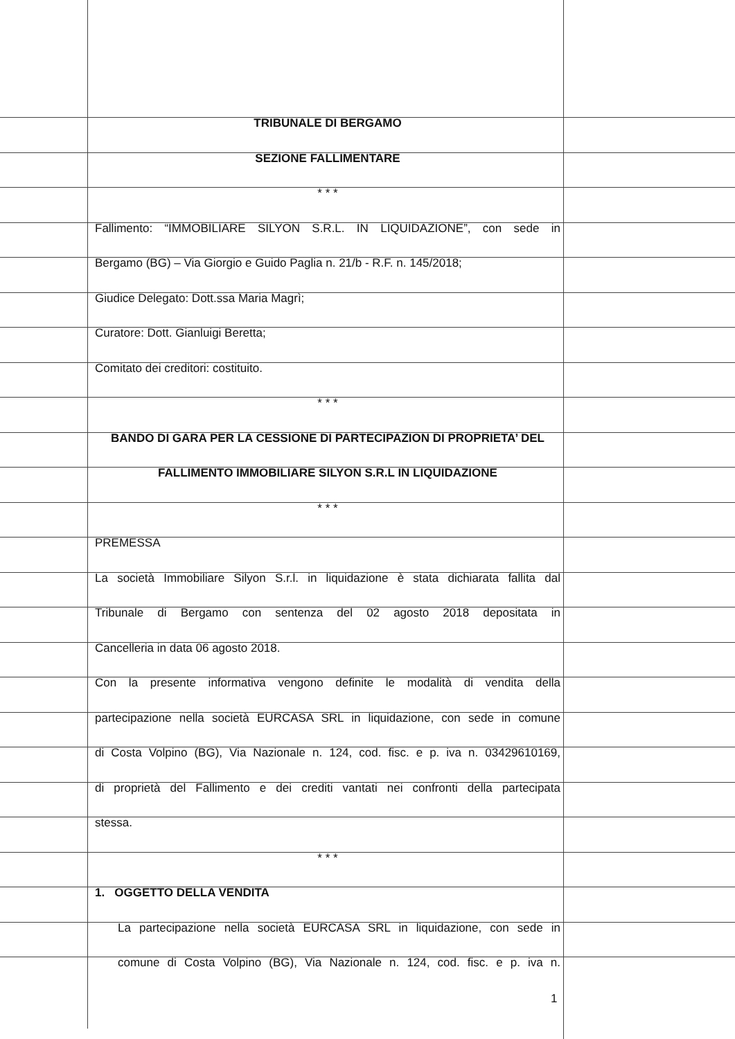TRIBUNALE DI BERGAMO
SEZIONE FALLIMENTARE
* * *
Fallimento: “IMMOBILIARE SILYON S.R.L. IN LIQUIDAZIONE”, con sede in
Bergamo (BG) – Via Giorgio e Guido Paglia n. 21/b - R.F. n. 145/2018;
Giudice Delegato: Dott.ssa Maria Magrì;
Curatore: Dott. Gianluigi Beretta;
Comitato dei creditori: costituito.
* * *
BANDO DI GARA PER LA CESSIONE DI PARTECIPAZION DI PROPRIETA’ DEL
FALLIMENTO IMMOBILIARE SILYON S.R.L IN LIQUIDAZIONE
* * *
PREMESSA
La società Immobiliare Silyon S.r.l. in liquidazione è stata dichiarata fallita dal
Tribunale di Bergamo con sentenza del 02 agosto 2018 depositata in
Cancelleria in data 06 agosto 2018.
Con la presente informativa vengono definite le modalità di vendita della
partecipazione nella società EURCASA SRL in liquidazione, con sede in comune
di Costa Volpino (BG), Via Nazionale n. 124, cod. fisc. e p. iva n. 03429610169,
di proprietà del Fallimento e dei crediti vantati nei confronti della partecipata
stessa.
* * *
1. OGGETTO DELLA VENDITA
La partecipazione nella società EURCASA SRL in liquidazione, con sede in
comune di Costa Volpino (BG), Via Nazionale n. 124, cod. fisc. e p. iva n.
1